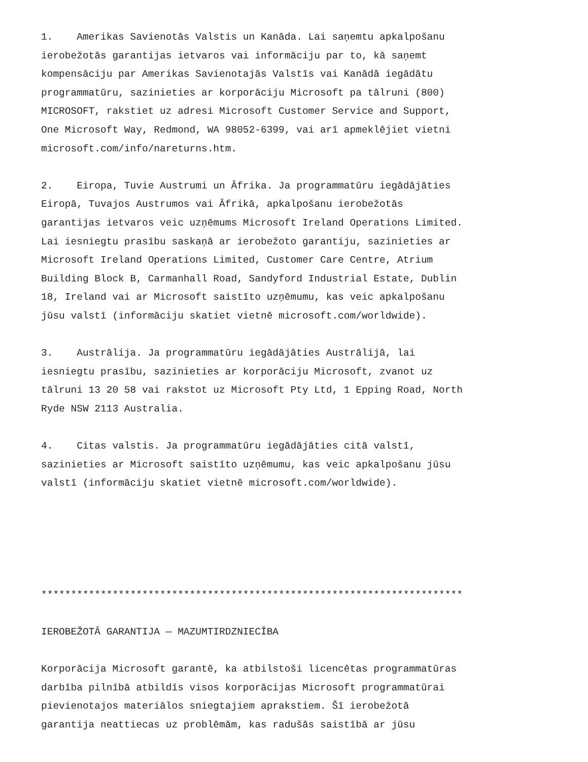1. Amerikas Savienotās Valstis un Kanāda. Lai saņemtu apkalpošanu ierobežotās garantijas ietvaros vai informāciju par to, kā saņemt kompensāciju par Amerikas Savienotajās Valstīs vai Kanādā iegādātu programmatūru, sazinieties ar korporāciju Microsoft pa tālruni (800) MICROSOFT, rakstiet uz adresi Microsoft Customer Service and Support, One Microsoft Way, Redmond, WA 98052-6399, vai arī apmeklējiet vietni microsoft.com/info/nareturns.htm.
2. Eiropa, Tuvie Austrumi un Āfrika. Ja programmatūru iegādājāties Eiropā, Tuvajos Austrumos vai Āfrikā, apkalpošanu ierobežotās garantijas ietvaros veic uzņēmums Microsoft Ireland Operations Limited. Lai iesniegtu prasību saskaņā ar ierobežoto garantiju, sazinieties ar Microsoft Ireland Operations Limited, Customer Care Centre, Atrium Building Block B, Carmanhall Road, Sandyford Industrial Estate, Dublin 18, Ireland vai ar Microsoft saistīto uzņēmumu, kas veic apkalpošanu jūsu valstī (informāciju skatiet vietnē microsoft.com/worldwide).
3. Austrālija. Ja programmatūru iegādājāties Austrālijā, lai iesniegtu prasību, sazinieties ar korporāciju Microsoft, zvanot uz tālruni 13 20 58 vai rakstot uz Microsoft Pty Ltd, 1 Epping Road, North Ryde NSW 2113 Australia.
4. Citas valstis. Ja programmatūru iegādājāties citā valstī, sazinieties ar Microsoft saistīto uzņēmumu, kas veic apkalpošanu jūsu valstī (informāciju skatiet vietnē microsoft.com/worldwide).
***********************************************************************
IEROBEŽOTĀ GARANTIJA — MAZUMTIRDZNIECĪBA
Korporācija Microsoft garantē, ka atbilstoši licencētas programmatūras darbība pilnībā atbildīs visos korporācijas Microsoft programmatūrai pievienotajos materiālos sniegtajiem aprakstiem. Šī ierobežotā garantija neattiecas uz problēmām, kas radušās saistībā ar jūsu